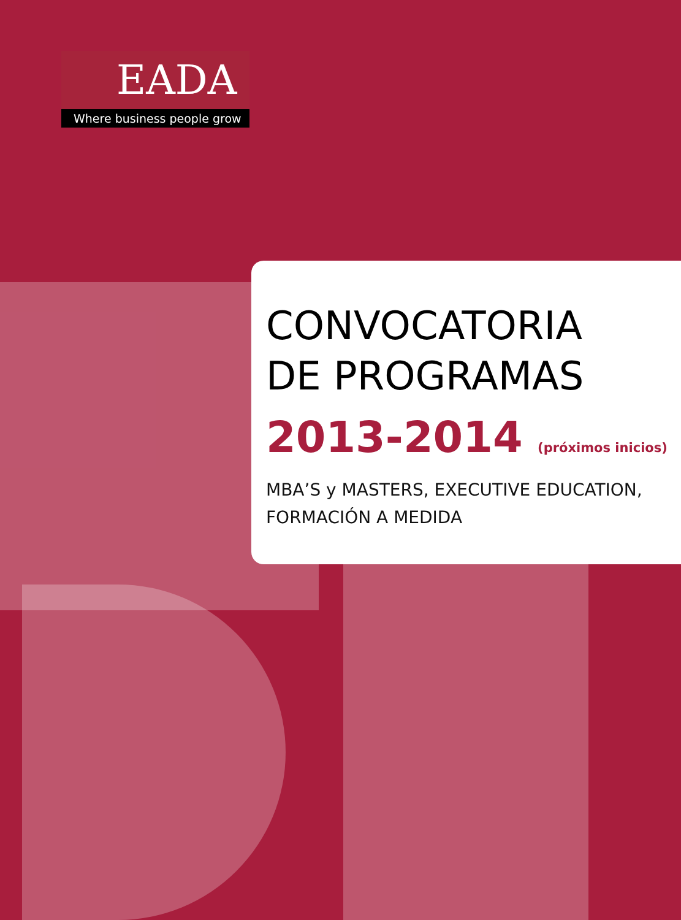EADA
Where business people grow
CONVOCATORIA
DE PROGRAMAS
2013-2014 (próximos inicios)
MBA’S y MASTERS, EXECUTIVE EDUCATION,
FORMACIÓN A MEDIDA